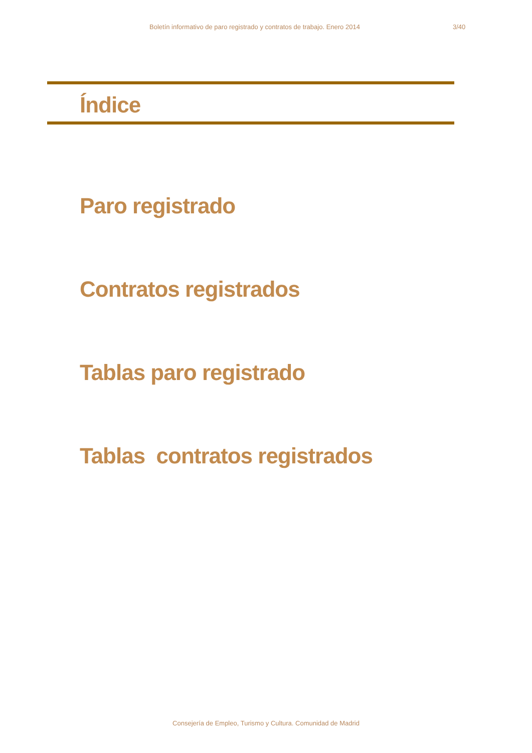Boletín informativo de paro registrado y contratos de trabajo. Enero 2014 3/40
Índice
Paro registrado
Contratos registrados
Tablas paro registrado
Tablas contratos registrados
Consejería de Empleo, Turismo y Cultura. Comunidad de Madrid